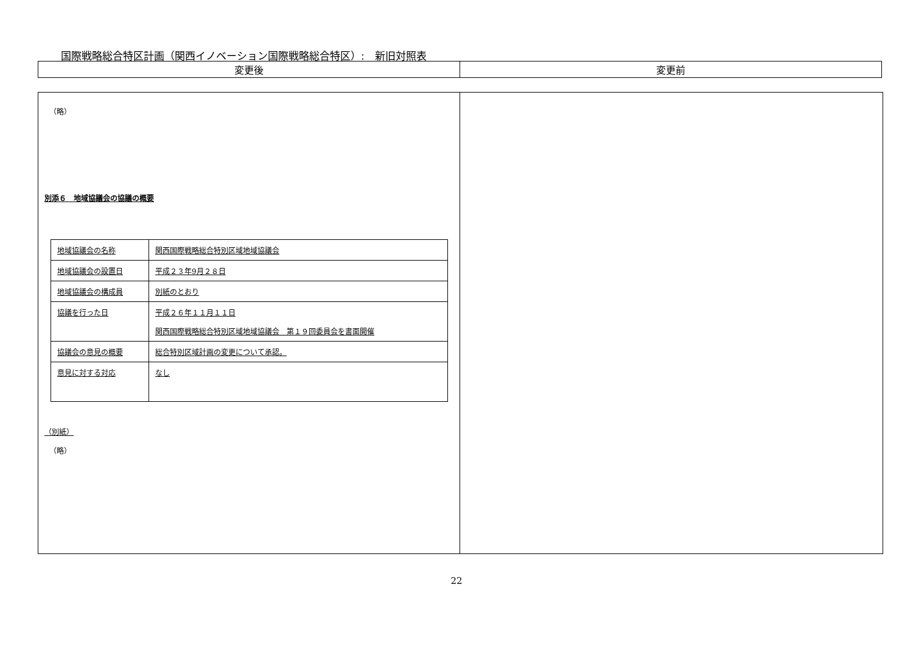国際戦略総合特区計画（関西イノベーション国際戦略総合特区）:　新旧対照表
| 変更後 | 変更前 |
| --- | --- |
（略）
別添６　地域協議会の協議の概要
| 地域協議会の名称 | 関西国際戦略総合特別区域地域協議会 |
| 地域協議会の設置日 | 平成２３年9月２８日 |
| 地域協議会の構成員 | 別紙のとおり |
| 協議を行った日 | 平成２６年１１月１１日 関西国際戦略総合特別区域地域協議会 第１９回委員会を書面開催 |
| 協議会の意見の概要 | 総合特別区域計画の変更について承認。 |
| 意見に対する対応 | なし |
（別紙）
（略）
22